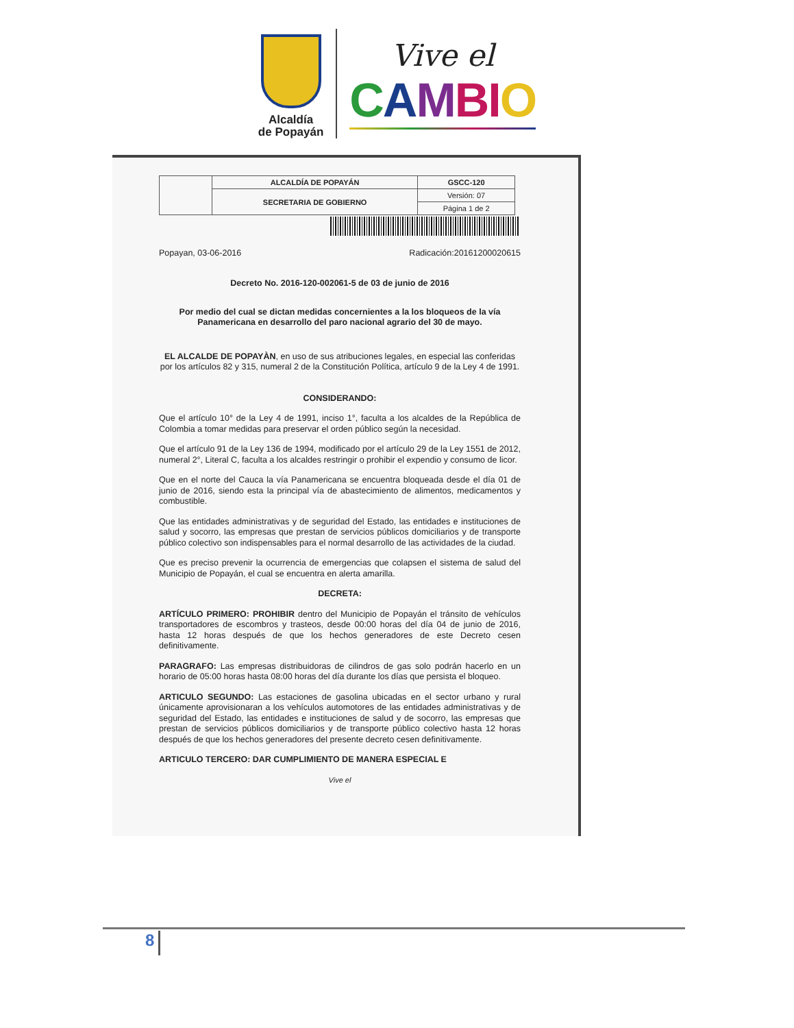Alcaldía
de Popayán
Vive el
CAMBI O
| | ALCALDÍA DE POPAYÁN | GSCC-120 |
| | SECRETARIA DE GOBIERNO | Versión: 07 |
| | | Página 1 de 2 |
Popayan, 03-06-2016 Radicación:20161200020615
Decreto No. 2016-120-002061-5 de 03 de junio de 2016
Por medio del cual se dictan medidas concernientes a la los bloqueos de la vía Panamericana en desarrollo del paro nacional agrario del 30 de mayo.
EL ALCALDE DE POPAYÀN, en uso de sus atribuciones legales, en especial las conferidas por los artículos 82 y 315, numeral 2 de la Constitución Política, artículo 9 de la Ley 4 de 1991.
CONSIDERANDO:
Que el artículo 10° de la Ley 4 de 1991, inciso 1°, faculta a los alcaldes de la República de Colombia a tomar medidas para preservar el orden público según la necesidad.
Que el artículo 91 de la Ley 136 de 1994, modificado por el artículo 29 de la Ley 1551 de 2012, numeral 2°, Literal C, faculta a los alcaldes restringir o prohibir el expendio y consumo de licor.
Que en el norte del Cauca la vía Panamericana se encuentra bloqueada desde el día 01 de junio de 2016, siendo esta la principal vía de abastecimiento de alimentos, medicamentos y combustible.
Que las entidades administrativas y de seguridad del Estado, las entidades e instituciones de salud y socorro, las empresas que prestan de servicios públicos domiciliarios y de transporte público colectivo son indispensables para el normal desarrollo de las actividades de la ciudad.
Que es preciso prevenir la ocurrencia de emergencias que colapsen el sistema de salud del Municipio de Popayán, el cual se encuentra en alerta amarilla.
DECRETA:
ARTÍCULO PRIMERO: PROHIBIR dentro del Municipio de Popayán el tránsito de vehículos transportadores de escombros y trasteos, desde 00:00 horas del día 04 de junio de 2016, hasta 12 horas después de que los hechos generadores de este Decreto cesen definitivamente.
PARAGRAFO: Las empresas distribuidoras de cilindros de gas solo podrán hacerlo en un horario de 05:00 horas hasta 08:00 horas del día durante los días que persista el bloqueo.
ARTICULO SEGUNDO: Las estaciones de gasolina ubicadas en el sector urbano y rural únicamente aprovisionaran a los vehículos automotores de las entidades administrativas y de seguridad del Estado, las entidades e instituciones de salud y de socorro, las empresas que prestan de servicios públicos domiciliarios y de transporte público colectivo hasta 12 horas después de que los hechos generadores del presente decreto cesen definitivamente.
ARTICULO TERCERO: DAR CUMPLIMIENTO DE MANERA ESPECIAL E
Vive el
8